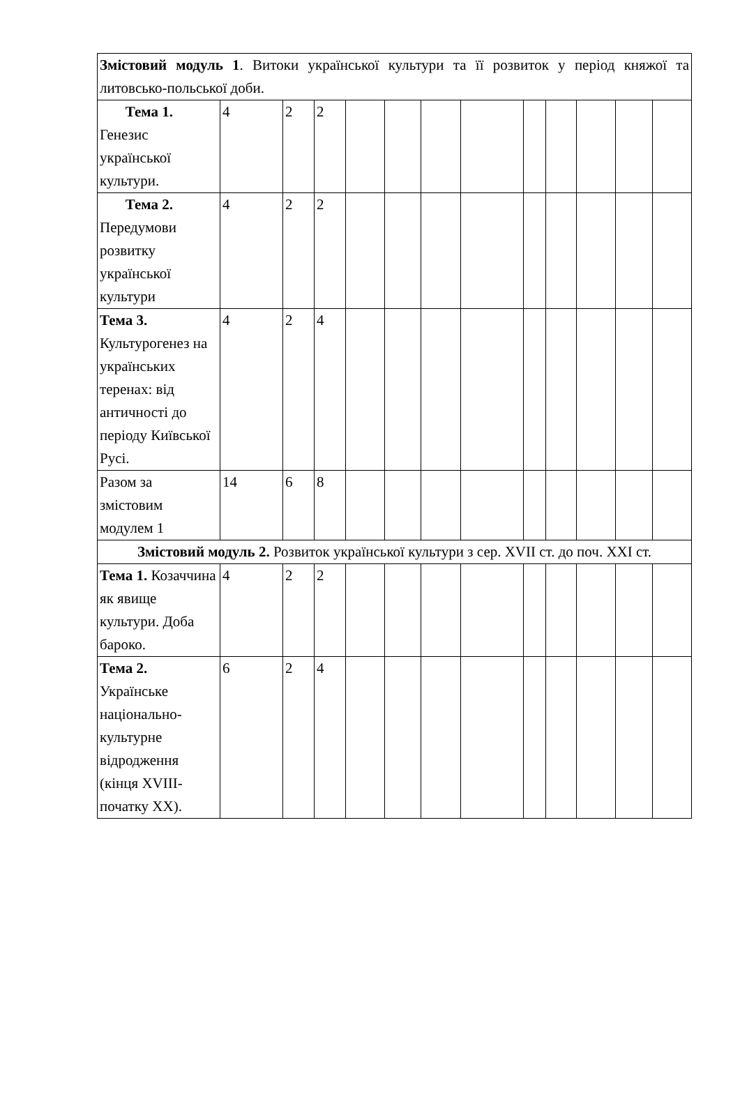| Змістовий модуль 1 . Витоки української культури та її розвиток у період княжої та литовсько-польської доби. | | | | | | | | | | | | |
| Тема 1. Генезис української культури. | 4 | 2 | 2 | | | | | | | | | |
| Тема 2. Передумови розвитку української культури | 4 | 2 | 2 | | | | | | | | | |
| Тема 3. Культурогенез на українських теренах: від античності до періоду Київської Русі. | 4 | 2 | 4 | | | | | | | | | |
| Разом за змістовим модулем 1 | 14 | 6 | 8 | | | | | | | | | |
| Змістовий модуль 2. Розвиток української культури з сер. XVII ст. до поч. XXI ст. | | | | | | | | | | | | |
| Тема 1. Козаччина як явище культури. Доба бароко. | 4 | 2 | 2 | | | | | | | | | |
| Тема 2. Українське національно-культурне відродження (кінця XVIII-початку XX). | 6 | 2 | 4 | | | | | | | | | |